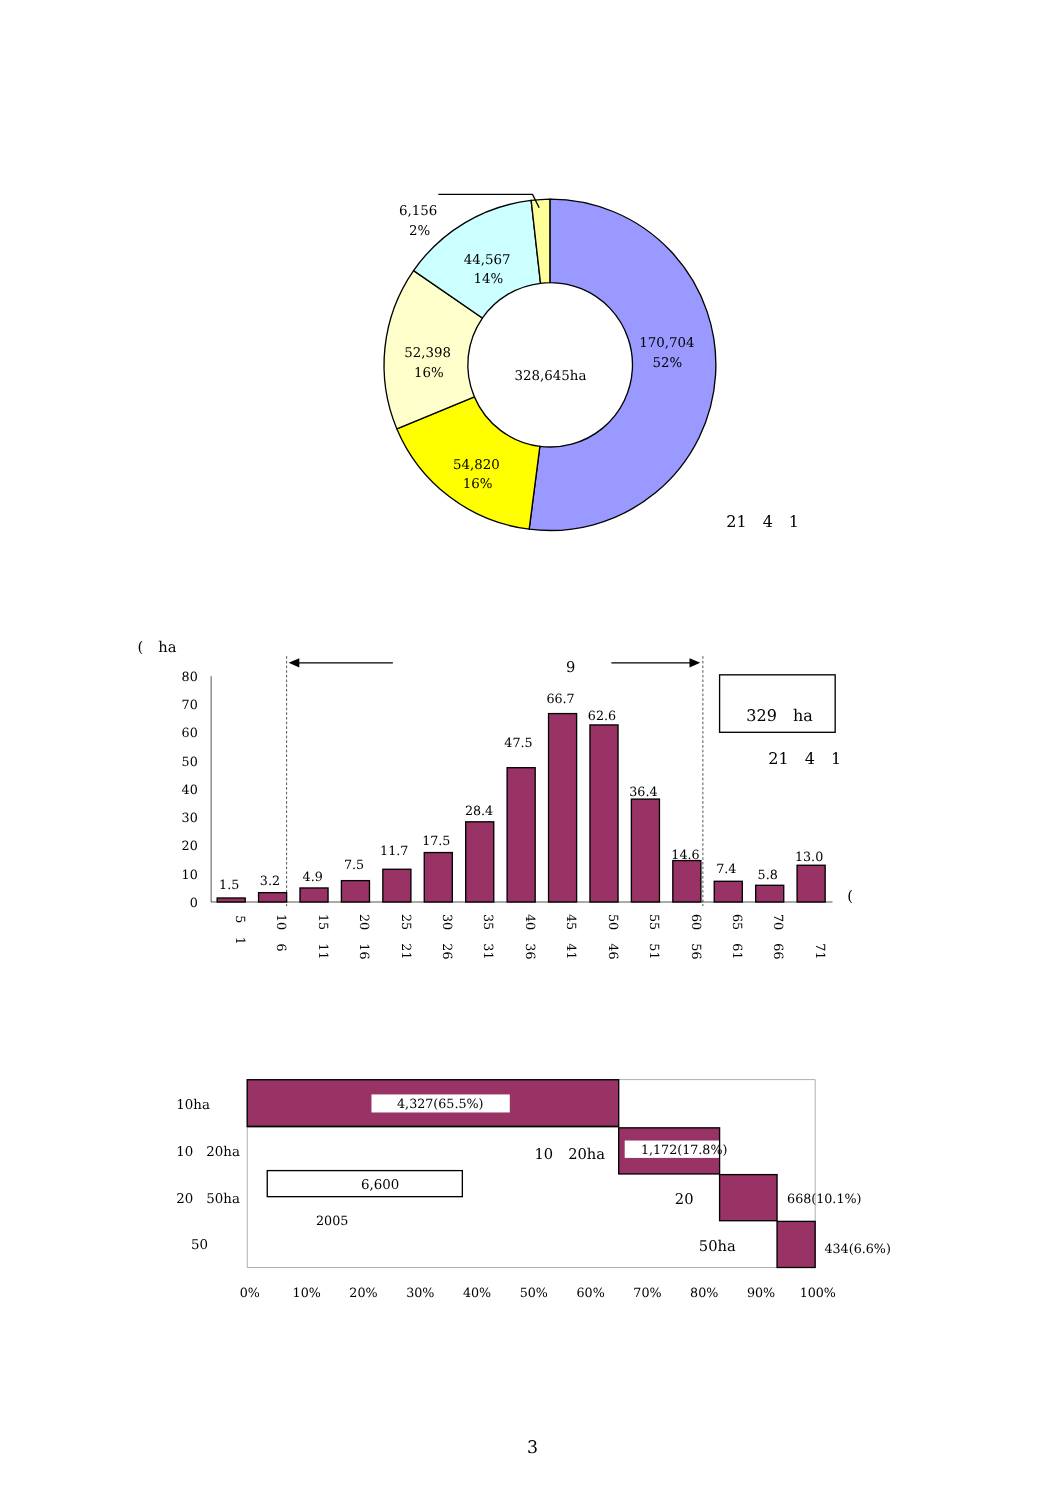6,156
2%
44,567
14%
52,398
16%
54,820
16%
170,704
52%
328,645ha
21　4　1
(　ha
0
10
20
30
40
50
60
70
80
9
329　ha
21　4　1
(
1.5
3.2
4.9
7.5
11.7
17.5
28.4
47.5
66.7
62.6
36.4
14.6
7.4
5.8
13.0
5
1
10
6
15
11
20
16
25
21
30
26
35
31
40
36
45
41
50
46
55
51
60
56
65
61
70
66
71
4,327(65.5%)
1,172(17.8%)
668(10.1%)
434(6.6%)
10　20ha
20
50ha
6,600
2005
10ha
10　20ha
20　50ha
50
0%
10%
20%
30%
40%
50%
60%
70%
80%
90%
100%
3